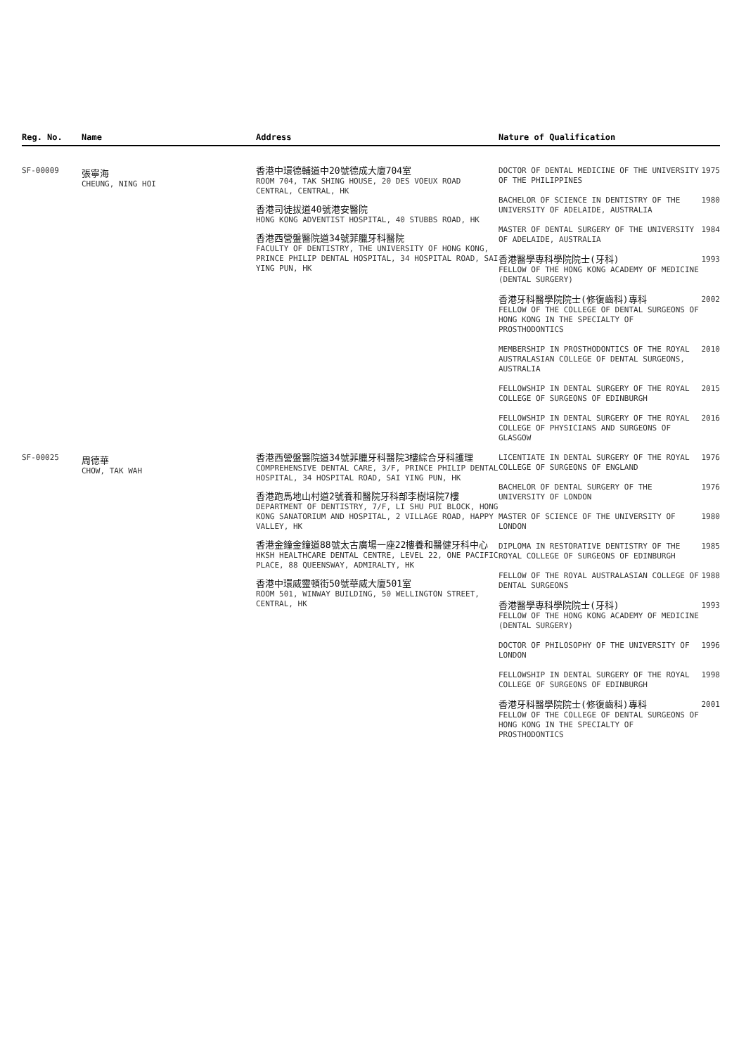| Reg. No. | Name | Address | Nature of Qualification | |
| --- | --- | --- | --- | --- |
| SF-00009 | 張寧海 CHEUNG, NING HOI | 香港中環德輔道中20號德成大廈704室 ROOM 704, TAK SHING HOUSE, 20 DES VOEUX ROAD CENTRAL, CENTRAL, HK 香港司徒拔道40號港安醫院 HONG KONG ADVENTIST HOSPITAL, 40 STUBBS ROAD, HK 香港西營盤醫院道34號菲臘牙科醫院 FACULTY OF DENTISTRY, THE UNIVERSITY OF HONG KONG, PRINCE PHILIP DENTAL HOSPITAL, 34 HOSPITAL ROAD, SAI YING PUN, HK | / DOCTOR OF DENTAL MEDICINE OF THE UNIVERSITY OF THE PHILIPPINES / 1975 / / BACHELOR OF SCIENCE IN DENTISTRY OF THE UNIVERSITY OF ADELAIDE, AUSTRALIA / 1980 / / MASTER OF DENTAL SURGERY OF THE UNIVERSITY OF ADELAIDE, AUSTRALIA / 1984 / / 香港醫學專科學院院士(牙科) FELLOW OF THE HONG KONG ACADEMY OF MEDICINE (DENTAL SURGERY) / 1993 / / 香港牙科醫學院院士(修復齒科)專科 FELLOW OF THE COLLEGE OF DENTAL SURGEONS OF HONG KONG IN THE SPECIALTY OF PROSTHODONTICS / 2002 / / MEMBERSHIP IN PROSTHODONTICS OF THE ROYAL AUSTRALASIAN COLLEGE OF DENTAL SURGEONS, AUSTRALIA / 2010 / / FELLOWSHIP IN DENTAL SURGERY OF THE ROYAL COLLEGE OF SURGEONS OF EDINBURGH / 2015 / / FELLOWSHIP IN DENTAL SURGERY OF THE ROYAL COLLEGE OF PHYSICIANS AND SURGEONS OF GLASGOW / 2016 / | |
| SF-00025 | 周德華 CHOW, TAK WAH | 香港西營盤醫院道34號菲臘牙科醫院3樓綜合牙科護理 COMPREHENSIVE DENTAL CARE, 3/F, PRINCE PHILIP DENTAL HOSPITAL, 34 HOSPITAL ROAD, SAI YING PUN, HK 香港跑馬地山村道2號養和醫院牙科部李樹培院7樓 DEPARTMENT OF DENTISTRY, 7/F, LI SHU PUI BLOCK, HONG KONG SANATORIUM AND HOSPITAL, 2 VILLAGE ROAD, HAPPY VALLEY, HK 香港金鐘金鐘道88號太古廣場一座22樓養和醫健牙科中心 HKSH HEALTHCARE DENTAL CENTRE, LEVEL 22, ONE PACIFIC PLACE, 88 QUEENSWAY, ADMIRALTY, HK 香港中環威靈頓街50號華威大廈501室 ROOM 501, WINWAY BUILDING, 50 WELLINGTON STREET, CENTRAL, HK | / LICENTIATE IN DENTAL SURGERY OF THE ROYAL COLLEGE OF SURGEONS OF ENGLAND / 1976 / / BACHELOR OF DENTAL SURGERY OF THE UNIVERSITY OF LONDON / 1976 / / MASTER OF SCIENCE OF THE UNIVERSITY OF LONDON / 1980 / / DIPLOMA IN RESTORATIVE DENTISTRY OF THE ROYAL COLLEGE OF SURGEONS OF EDINBURGH / 1985 / / FELLOW OF THE ROYAL AUSTRALASIAN COLLEGE OF DENTAL SURGEONS / 1988 / / 香港醫學專科學院院士(牙科) FELLOW OF THE HONG KONG ACADEMY OF MEDICINE (DENTAL SURGERY) / 1993 / / DOCTOR OF PHILOSOPHY OF THE UNIVERSITY OF LONDON / 1996 / / FELLOWSHIP IN DENTAL SURGERY OF THE ROYAL COLLEGE OF SURGEONS OF EDINBURGH / 1998 / / 香港牙科醫學院院士(修復齒科)專科 FELLOW OF THE COLLEGE OF DENTAL SURGEONS OF HONG KONG IN THE SPECIALTY OF PROSTHODONTICS / 2001 / | |